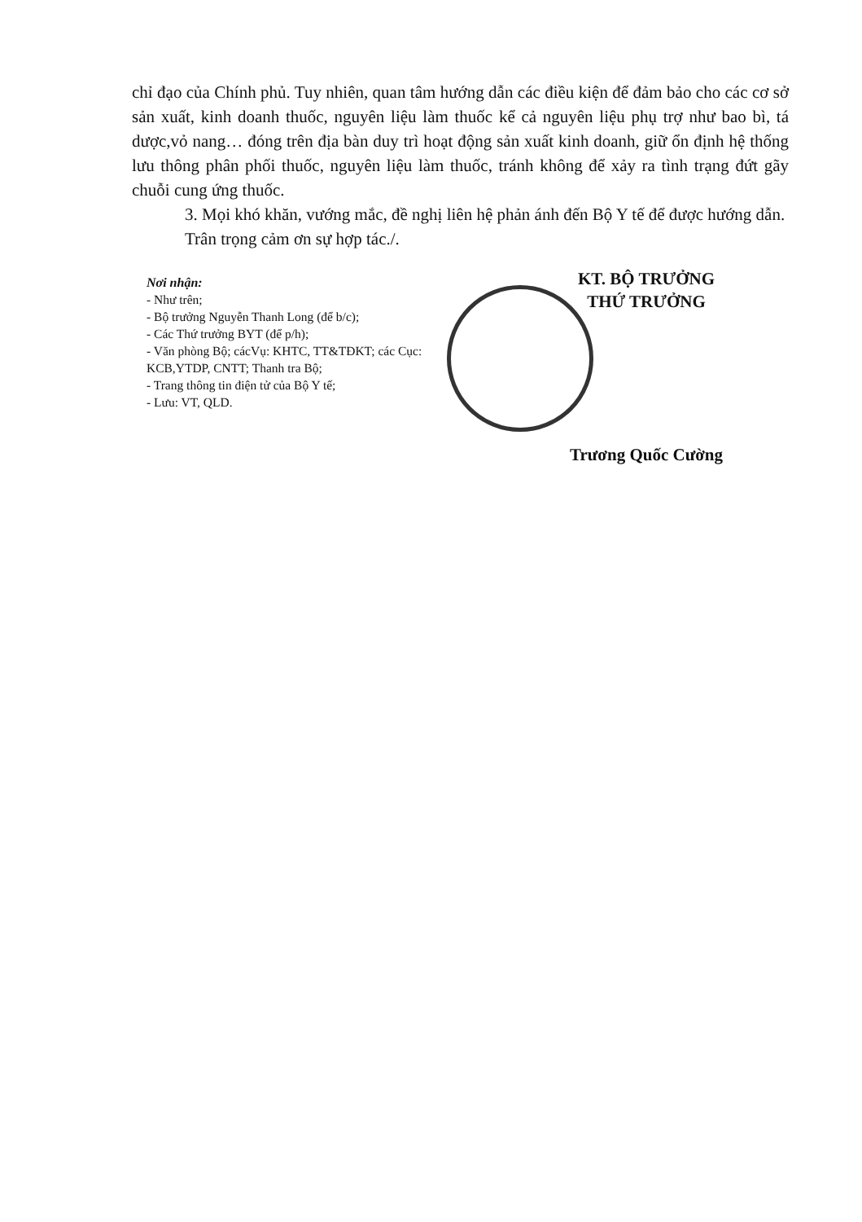chỉ đạo của Chính phủ. Tuy nhiên, quan tâm hướng dẫn các điều kiện để đảm bảo cho các cơ sở sản xuất, kinh doanh thuốc, nguyên liệu làm thuốc kể cả nguyên liệu phụ trợ như bao bì, tá dược,vỏ nang… đóng trên địa bàn duy trì hoạt động sản xuất kinh doanh, giữ ổn định hệ thống lưu thông phân phối thuốc, nguyên liệu làm thuốc, tránh không để xảy ra tình trạng đứt gãy chuỗi cung ứng thuốc.
3. Mọi khó khăn, vướng mắc, đề nghị liên hệ phản ánh đến Bộ Y tế để được hướng dẫn.
Trân trọng cảm ơn sự hợp tác./.
Nơi nhận:
- Như trên;
- Bộ trưởng Nguyễn Thanh Long (để b/c);
- Các Thứ trưởng BYT (để p/h);
- Văn phòng Bộ; cácVụ: KHTC, TT&TĐKT; các Cục: KCB,YTDP, CNTT; Thanh tra Bộ;
- Trang thông tin điện tử của Bộ Y tế;
- Lưu: VT, QLD.
KT. BỘ TRƯỞNG
THỨ TRƯỞNG
Trương Quốc Cường